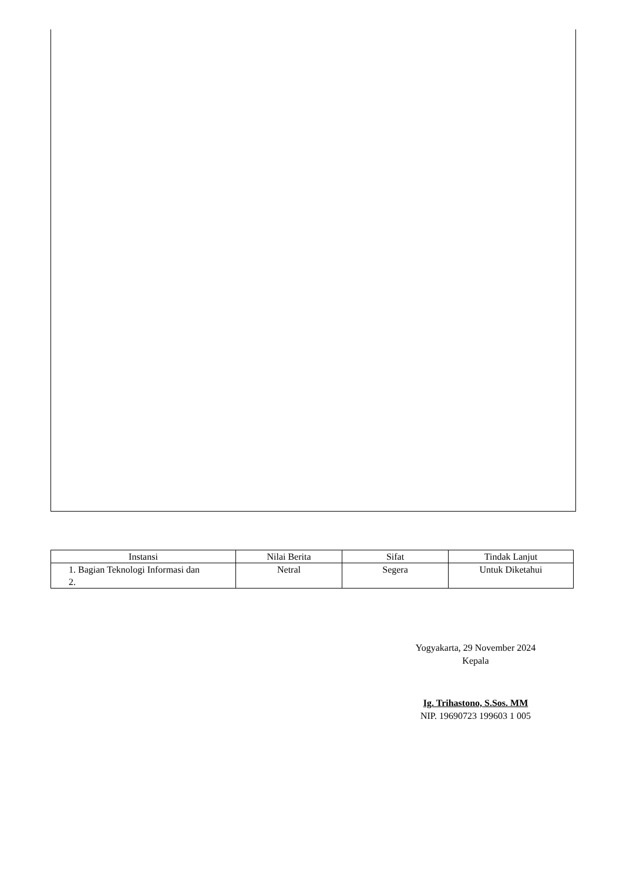| Instansi | Nilai Berita | Sifat | Tindak Lanjut |
| --- | --- | --- | --- |
| 1. Bagian Teknologi Informasi dan 2. | Netral | Segera | Untuk Diketahui |
Yogyakarta, 29 November 2024
Kepala
Ig. Trihastono, S.Sos. MM
NIP. 19690723 199603 1 005